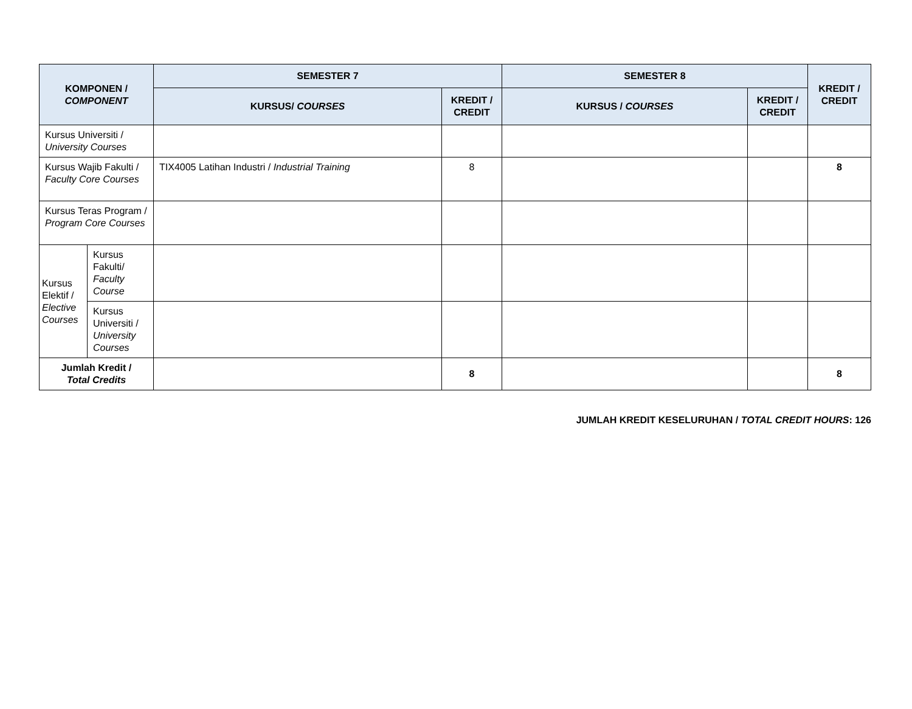| KOMPONEN / COMPONENT | | SEMESTER 7 | | SEMESTER 8 | | KREDIT / CREDIT |
| --- | --- | --- | --- | --- | --- | --- |
| | | KURSUS/ COURSES | KREDIT / CREDIT | KURSUS / COURSES | KREDIT / CREDIT | |
| Kursus Universiti / University Courses | | | | | | |
| Kursus Wajib Fakulti / Faculty Core Courses | | TIX4005 Latihan Industri / Industrial Training | 8 | | | 8 |
| Kursus Teras Program / Program Core Courses | | | | | | |
| Kursus Elektif / Elective Courses | Kursus Fakulti/ Faculty Course | | | | | |
| | Kursus Universiti / University Courses | | | | | |
| Jumlah Kredit / Total Credits | | | 8 | | | 8 |
JUMLAH KREDIT KESELURUHAN / TOTAL CREDIT HOURS: 126